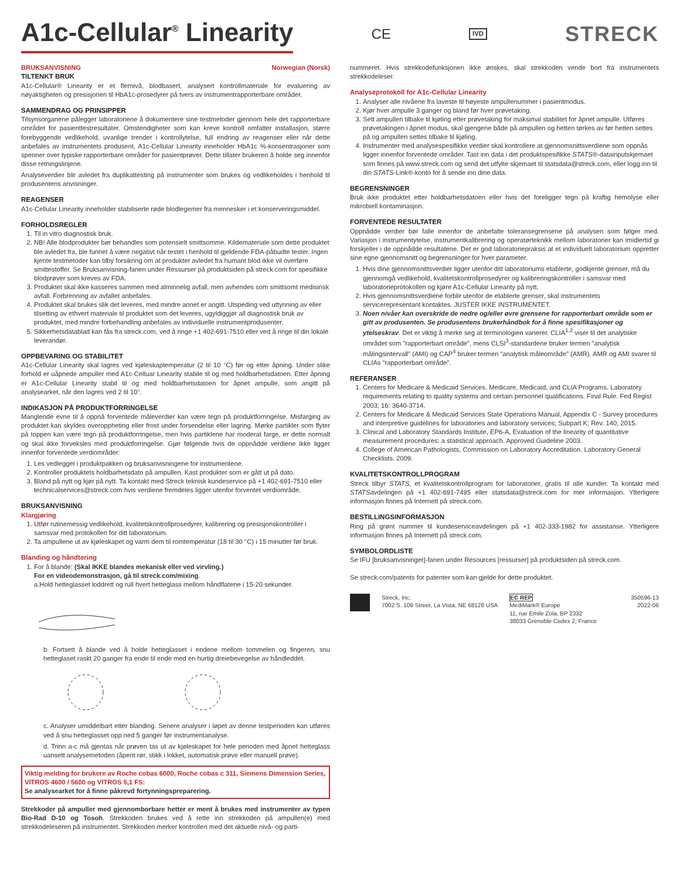A1c-Cellular<sup>®</sup> Linearity CE IVD STRECK
BRUKSANVISNING Norwegian (Norsk)
TILTENKT BRUK
A1c-Cellular® Linearity er et flernivå, blodbasert, analysert kontrollmateriale for evaluering av nøyaktigheten og presisjonen til HbA1c-prosedyrer på tvers av instrumentrapporterbare områder.
SAMMENDRAG OG PRINSIPPER
Tilsynsorganene pålegger laboratoriene å dokumentere sine testmetoder gjennom hele det rapporterbare området for pasienttestresultater. Omstendigheter som kan kreve kontroll omfatter installasjon, større forebyggende vedlikehold, uvanlige trender i kontrollytelse, full endring av reagenser eller når dette anbefales av instrumentets produsent. A1c-Cellular Linearity inneholder HbA1c %-konsentrasjoner som spenner over typiske rapporterbare områder for pasientprøver. Dette tillater brukeren å holde seg innenfor disse retningslinjene.
Analyseverdier blir avledet fra duplikattesting på instrumenter som brukes og vedlikeholdes i henhold til produsentens anvisninger.
REAGENSER
A1c-Cellular Linearity inneholder stabiliserte røde blodlegemer fra mennesker i et konserveringsmiddel.
FORHOLDSREGLER
1. Til in vitro diagnostisk bruk.
2. NB! Alle blodprodukter bør behandles som potensielt smittsomme. Kildemateriale som dette produktet ble avledet fra, ble funnet å være negativt når testet i henhold til gjeldende FDA-påbudte tester. Ingen kjente testmetoder kan tilby forsikring om at produkter avledet fra humant blod ikke vil overføre smittestoffer. Se Bruksanvisning-fanen under Ressurser på produktsiden på streck.com for spesifikke blodprøver som kreves av FDA.
3. Produktet skal ikke kasseres sammen med alminnelig avfall, men avhendes som smittsomt medisinsk avfall. Forbrenning av avfallet anbefales.
4. Produktet skal brukes slik det leveres, med mindre annet er angitt. Utspeding ved uttynning av eller tilsetting av ethvert materiale til produktet som det leveres, ugyldiggjør all diagnostisk bruk av produktet, med mindre forbehandling anbefales av individuelle instrumentprodusenter.
5. Sikkerhetsdatablad kan fås fra streck.com, ved å ringe +1 402-691-7510 eller ved å ringe til din lokale leverandør.
OPPBEVARING OG STABILITET
A1c-Cellular Linearity skal lagres ved kjøleskaptemperatur (2 til 10 °C) før og etter åpning. Under slike forhold er uåpnede ampuller med A1c-Celluar Linearity stabile til og med holdbarhetsdatoen. Etter åpning er A1c-Cellular Linearity stabil til og med holdbarhetsdatoen for åpnet ampulle, som angitt på analysearket, når den lagres ved 2 til 10°.
INDIKASJON PÅ PRODUKTFORRINGELSE
Manglende evne til å oppnå forventede måleverdier kan være tegn på produktforringelse. Misfarging av produktet kan skyldes overoppheting eller frost under forsendelse eller lagring. Mørke partikler som flyter på toppen kan være tegn på produktforringelse, men hvis partiklene har moderat farge, er dette normalt og skal ikke forveksles med produktforringelse. Gjør følgende hvis de oppnådde verdiene ikke ligger innenfor forventede verdiområder:
1. Les vedlegget i produktpakken og bruksanvisningene for instrumentene.
2. Kontroller produktets holdbarhetsdato på ampullen. Kast produkter som er gått ut på dato.
3. Bland på nytt og kjør på nytt. Ta kontakt med Streck teknisk kundeservice på +1 402-691-7510 eller technicalservices@streck.com hvis verdiene fremdeles ligger utenfor forventet verdiområde.
BRUKSANVISNING
Klargjøring
1. Utfør rutinemessig vedlikehold, kvalitetskontrollprosedyrer, kalibrering og presisjonskontroller i samsvar med protokollen for ditt laboratorium.
2. Ta ampullene ut av kjøleskapet og varm dem til romtemperatur (18 til 30 °C) i 15 minutter før bruk.
Blanding og håndtering
1. For å blande: (Skal IKKE blandes mekanisk eller ved virvling.)
For en videodemonstrasjon, gå til streck.com/mixing.
a.Hold hetteglasset loddrett og rull hvert hetteglass mellom håndflatene i 15-20 sekunder.
b. Fortsett å blande ved å holde hetteglasset i endene mellom tommelen og fingeren, snu hetteglaset raskt 20 ganger fra ende til ende med en hurtig dreiebevegelse av håndleddet.
c. Analyser umiddelbart etter blanding. Senere analyser i løpet av denne testperioden kan utføres ved å snu hetteglasset opp ned 5 ganger før instrumentanalyse.
d. Trinn a-c må gjentas når prøven tas ut av kjøleskapet for hele perioden med åpnet hetteglass uansett analysemetoden (åpent rør, stikk i lokket, automatisk prøve eller manuell prøve).
Viktig melding for brukere av Roche cobas 6000, Roche cobas c 311, Siemens Dimension Series, VITROS 4600 / 5600 og VITROS 5,1 FS:
Se analysearket for å finne påkrevd fortynningspreparering.
Strekkoder på ampuller med gjennomborbare hetter er ment å brukes med instrumenter av typen Bio-Rad D-10 og Tosoh. Strekkoden brukes ved å rette inn strekkoden på ampullen(e) med strekkodeleseren på instrumentet. Strekkoden merker kontrollen med det aktuelle nivå- og parti-
nummeret. Hvis strekkodefunksjonen ikke ønskes, skal strekkoden vende bort fra instrumentets strekkodeleser.
Analyseprotokoll for A1c-Cellular Linearity
1. Analyser alle nivåene fra laveste til høyeste ampullenummer i pasientmodus.
2. Kjør hver ampulle 3 ganger og bland før hver prøvetaking.
3. Sett ampullen tilbake til kjøling etter prøvetaking for maksimal stabilitet for åpnet ampulle. Utføres prøvetakingen i åpnet modus, skal gjengene både på ampullen og hetten tørkes av før hetten settes på og ampullen settes tilbake til kjøling.
4. Instrumenter med analysespesifikke verdier skal kontrollere at gjennomsnittsverdiene som oppnås ligger innenfor forventede områder. Tast inn data i det produktspesifikke STATS®-datainputskjemaet som finnes på www.streck.com og send det utfylte skjemaet til statsdata@streck.com, eller logg inn til din STATS-Link®-konto for å sende inn dine data.
BEGRENSNINGER
Bruk ikke produktet etter holdbarhetsdatoen eller hvis det foreligger tegn på kraftig hemolyse eller mikrobiell kontaminasjon.
FORVENTEDE RESULTATER
Oppnådde verdier bør falle innenfor de anbefalte toleransegrensene på analysen som følger med. Variasjon i instrumentytelse, instrumentkalibrering og operatørteknikk mellom laboratorier kan imidlertid gi forskjeller i de oppnådde resultatene. Det er god laboratoriepraksis at et individuelt laboratorium oppretter sine egne gjennomsnitt og begrensninger for hver parameter.
1. Hvis dine gjennomsnittsverdier ligger utenfor ditt laboratoriums etablerte, godkjente grenser, må du gjennomgå vedlikehold, kvalitetskontrollprosedyrer og kalibreringskontroller i samsvar med laboratorieprotokollen og kjøre A1c-Cellular Linearity på nytt.
2. Hvis gjennomsnittsverdiene forblir utenfor de etablerte grenser, skal instrumentets servicerepresentant kontaktes. JUSTER IKKE INSTRUMENTET.
3. Noen nivåer kan overskride de nedre og/eller øvre grensene for rapporterbart område som er gitt av produsenten. Se produsentens brukerhåndbok for å finne spesifikasjoner og ytelseskrav. Det er viktig å merke seg at terminologien varierer. CLIA<sup>1,2</sup> viser til det analytiske området som "rapporterbart område", mens CLSI<sup>3</sup>-standardene bruker termen "analytisk målingsintervall" (AMI) og CAP<sup>4</sup> bruker termen "analytisk måleområde" (AMR). AMR og AMI svarer til CLIAs "rapporterbart område".
REFERANSER
1. Centers for Medicare & Medicaid Services. Medicare, Medicaid, and CLIA Programs. Laboratory requirements relating to quality systems and certain personnel qualifications. Final Rule. Fed Regist 2003; 16: 3640-3714.
2. Centers for Medicare & Medicaid Services State Operations Manual, Appendix C - Survey procedures and interpretive guidelines for laboratories and laboratory services; Subpart K; Rev. 140, 2015.
3. Clinical and Laboratory Standards Institute, EP6-A, Evaluation of the linearity of quantitative measurement procedures: a statistical approach. Approved Guideline 2003.
4. College of American Pathologists, Commission on Laboratory Accreditation. Laboratory General Checklists. 2009.
KVALITETSKONTROLLPROGRAM
Streck tilbyr STATS, et kvalitetskontrollprogram for laboratorier, gratis til alle kunder. Ta kontakt med STATSavdelingen på +1 402-691-7495 eller statsdata@streck.com for mer informasjon. Ytterligere informasjon finnes på Internett på streck.com.
BESTILLINGSINFORMASJON
Ring på grønt nummer til kundeserviceavdelingen på +1 402-333-1982 for assistanse. Ytterligere informasjon finnes på Internett på streck.com.
SYMBOLORDLISTE
Se IFU [bruksanvisninger]-fanen under Resources [ressurser] på produktsiden på streck.com.
Se streck.com/patents for patenter som kan gjelde for dette produktet.
Streck, Inc.
7002 S. 109 Street, La Vista, NE 68128 USA
EC REP
MediMark® Europe
11, rue Emile Zola, BP 2332
38033 Grenoble Cedex 2, France
350596-13
2022-06